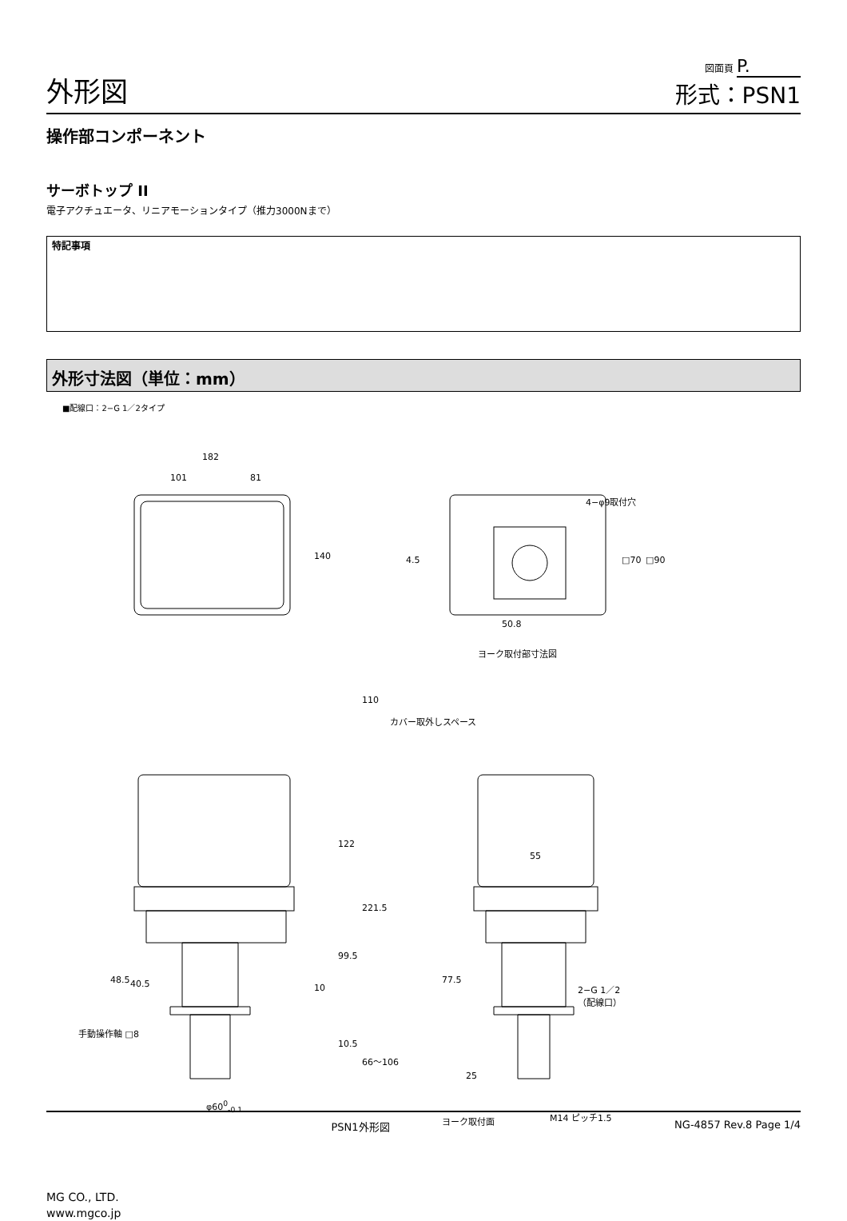外形図
図面頁 P.
形式：PSN1
操作部コンポーネント
サーボトップ II
電子アクチュエータ、リニアモーションタイプ（推力3000Nまで）
特記事項
外形寸法図（単位：mm）
■配線口：2−G 1／2タイプ
182
101 81
140
4−φ9取付穴
4.5 □70 □90
50.8
ヨーク取付部寸法図
110
カバー取外しスペース
122
221.5
55
99.5
10
77.5
48.5 40.5
2−G 1／2
（配線口）
手動操作軸 □8
10.5
66〜106
25
φ60<sup>0</sup><sub>-0.1</sub>
ヨーク取付面 M14 ピッチ1.5
PSN1外形図 NG-4857 Rev.8 Page 1/4
MG CO., LTD.
www.mgco.jp